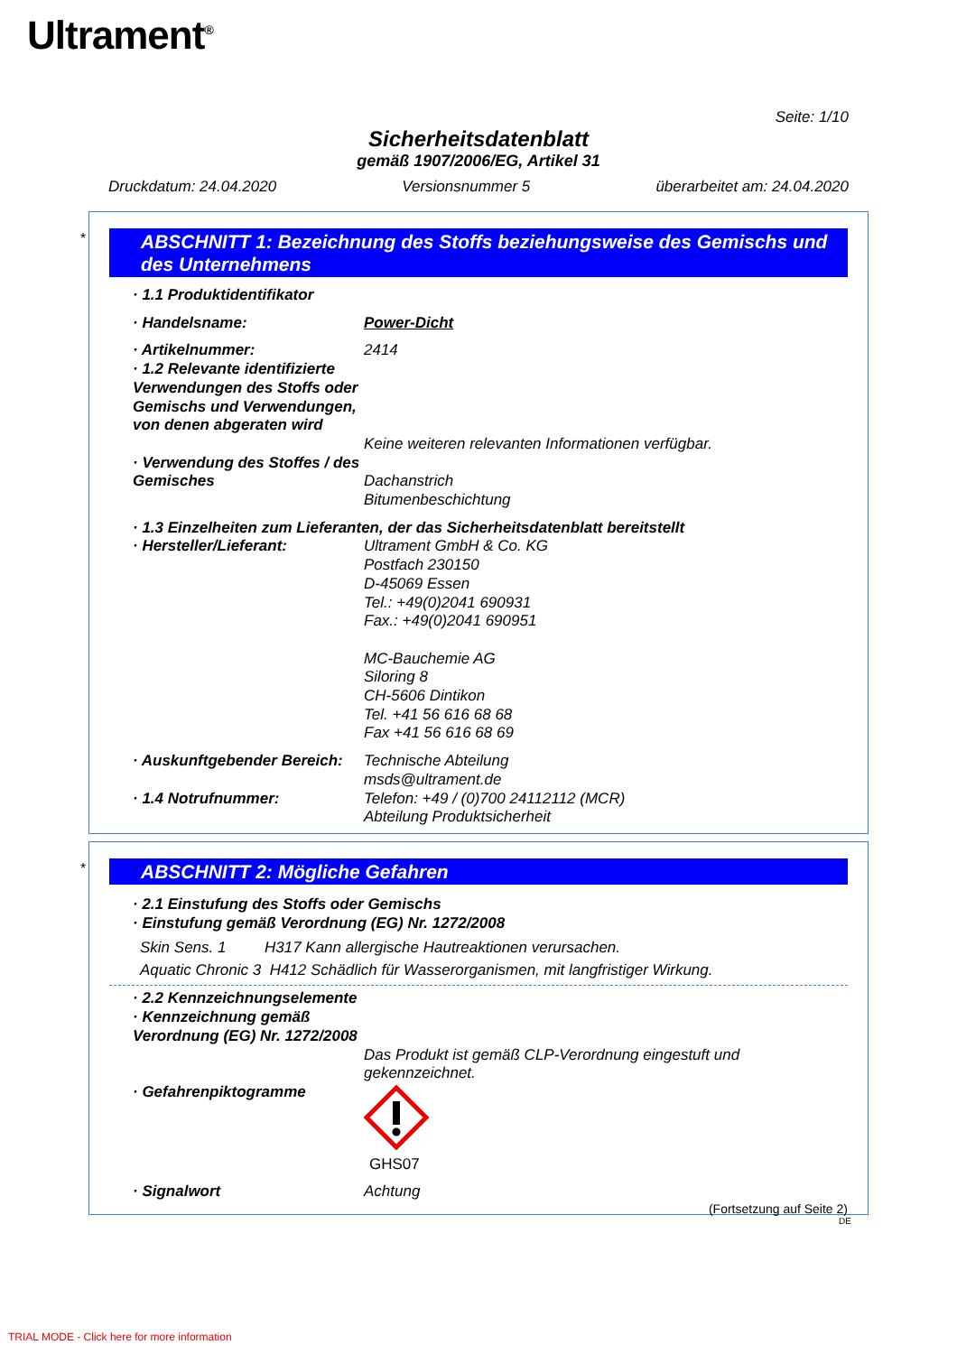Ultrament<sup>®</sup>
Seite: 1/10
Sicherheitsdatenblatt
gemäß 1907/2006/EG, Artikel 31
Druckdatum: 24.04.2020 Versionsnummer 5 überarbeitet am: 24.04.2020
*
ABSCHNITT 1: Bezeichnung des Stoffs beziehungsweise des Gemischs und des Unternehmens
· 1.1 Produktidentifikator
· Handelsname: Power-Dicht
· Artikelnummer: 2414
· 1.2 Relevante identifizierte Verwendungen des Stoffs oder Gemischs und Verwendungen, von denen abgeraten wird
Keine weiteren relevanten Informationen verfügbar.
· Verwendung des Stoffes / des Gemisches
Dachanstrich
Bitumenbeschichtung
· 1.3 Einzelheiten zum Lieferanten, der das Sicherheitsdatenblatt bereitstellt
· Hersteller/Lieferant: Ultrament GmbH & Co. KG
Postfach 230150
D-45069 Essen
Tel.: +49(0)2041 690931
Fax.: +49(0)2041 690951
MC-Bauchemie AG
Siloring 8
CH-5606 Dintikon
Tel. +41 56 616 68 68
Fax +41 56 616 68 69
· Auskunftgebender Bereich:
Technische Abteilung
msds@ultrament.de
· 1.4 Notrufnummer: Telefon: +49 / (0)700 24112112 (MCR)
Abteilung Produktsicherheit
*
ABSCHNITT 2: Mögliche Gefahren
· 2.1 Einstufung des Stoffs oder Gemischs
· Einstufung gemäß Verordnung (EG) Nr. 1272/2008
Skin Sens. 1 H317 Kann allergische Hautreaktionen verursachen.
Aquatic Chronic 3 H412 Schädlich für Wasserorganismen, mit langfristiger Wirkung.
· 2.2 Kennzeichnungselemente
· Kennzeichnung gemäß Verordnung (EG) Nr. 1272/2008
Das Produkt ist gemäß CLP-Verordnung eingestuft und gekennzeichnet.
· Gefahrenpiktogramme GHS07
· Signalwort Achtung
(Fortsetzung auf Seite 2)
DE
TRIAL MODE - Click here for more information